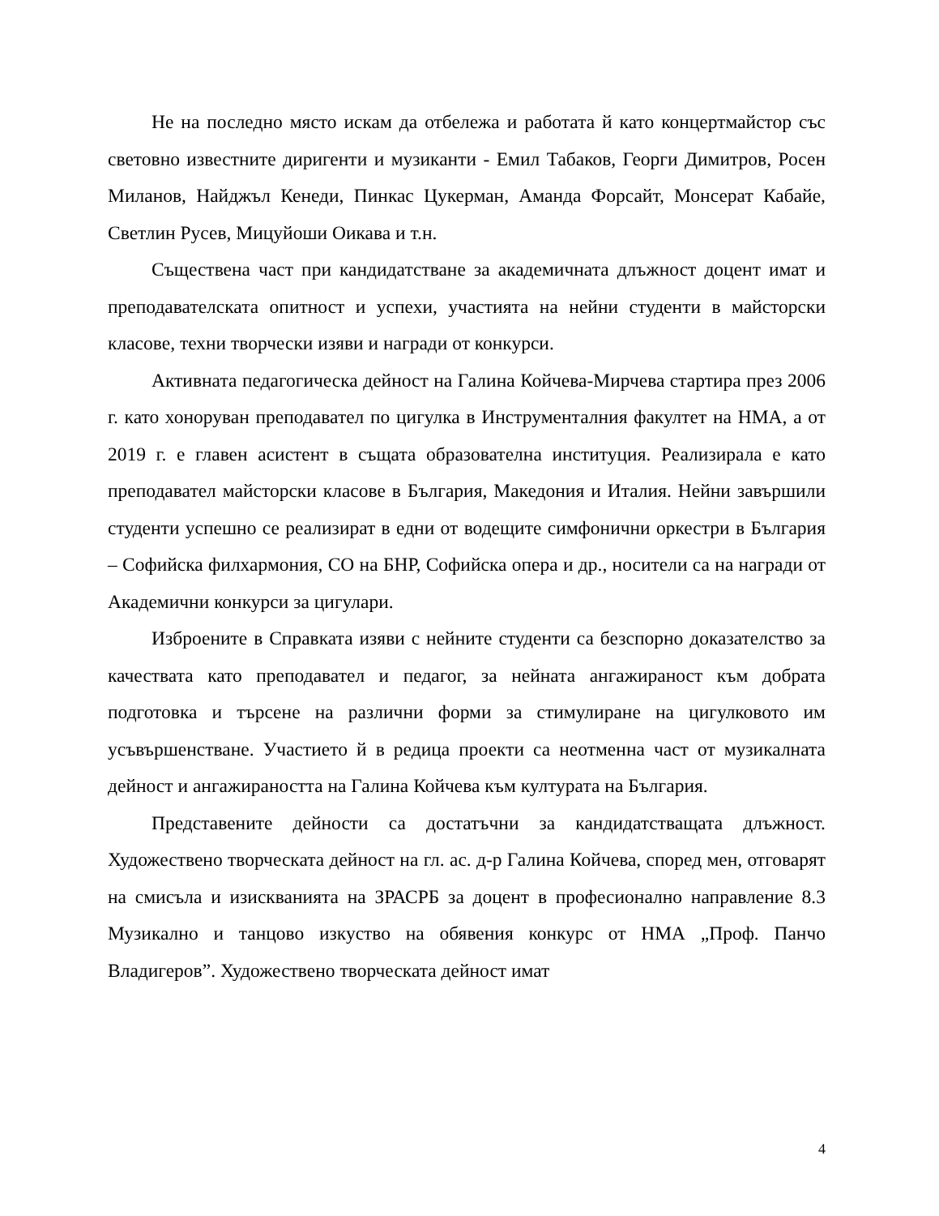Не на последно място искам да отбележа и работата й като концертмайстор със световно известните диригенти и музиканти - Емил Табаков, Георги Димитров, Росен Миланов, Найджъл Кенеди, Пинкас Цукерман, Аманда Форсайт, Монсерат Кабайе, Светлин Русев, Мицуйоши Оикава и т.н.
Съществена част при кандидатстване за академичната длъжност доцент имат и преподавателската опитност и успехи, участията на нейни студенти в майсторски класове, техни творчески изяви и награди от конкурси.
Активната педагогическа дейност на Галина Койчева-Мирчева стартира през 2006 г. като хоноруван преподавател по цигулка в Инструменталния факултет на НМА, а от 2019 г. е главен асистент в същата образователна институция. Реализирала е като преподавател майсторски класове в България, Македония и Италия. Нейни завършили студенти успешно се реализират в едни от водещите симфонични оркестри в България – Софийска филхармония, СО на БНР, Софийска опера и др., носители са на награди от Академични конкурси за цигулари.
Изброените в Справката изяви с нейните студенти са безспорно доказателство за качествата като преподавател и педагог, за нейната ангажираност към добрата подготовка и търсене на различни форми за стимулиране на цигулковото им усъвършенстване. Участието й в редица проекти са неотменна част от музикалната дейност и ангажираността на Галина Койчева към културата на България.
Представените дейности са достатъчни за кандидатстващата длъжност. Художествено творческата дейност на гл. ас. д-р Галина Койчева, според мен, отговарят на смисъла и изискванията на ЗРАСРБ за доцент в професионално направление 8.3 Музикално и танцово изкуство на обявения конкурс от НМА „Проф. Панчо Владигеров”. Художествено творческата дейност имат
4